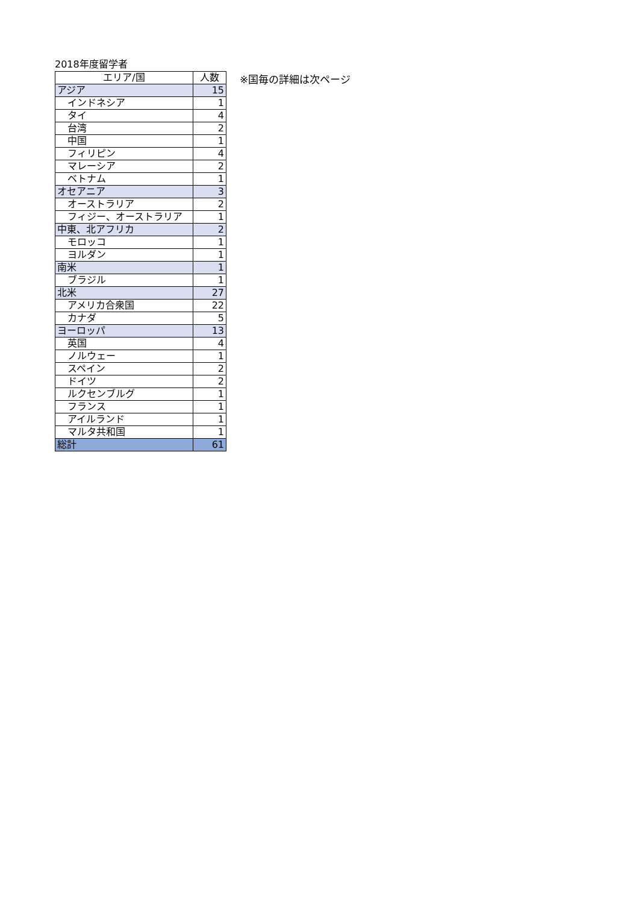2018年度留学者
| エリア/国 | 人数 |
| --- | --- |
| アジア | 15 |
| インドネシア | 1 |
| タイ | 4 |
| 台湾 | 2 |
| 中国 | 1 |
| フィリピン | 4 |
| マレーシア | 2 |
| ベトナム | 1 |
| オセアニア | 3 |
| オーストラリア | 2 |
| フィジー、オーストラリア | 1 |
| 中東、北アフリカ | 2 |
| モロッコ | 1 |
| ヨルダン | 1 |
| 南米 | 1 |
| ブラジル | 1 |
| 北米 | 27 |
| アメリカ合衆国 | 22 |
| カナダ | 5 |
| ヨーロッパ | 13 |
| 英国 | 4 |
| ノルウェー | 1 |
| スペイン | 2 |
| ドイツ | 2 |
| ルクセンブルグ | 1 |
| フランス | 1 |
| アイルランド | 1 |
| マルタ共和国 | 1 |
| 総計 | 61 |
※国毎の詳細は次ページ